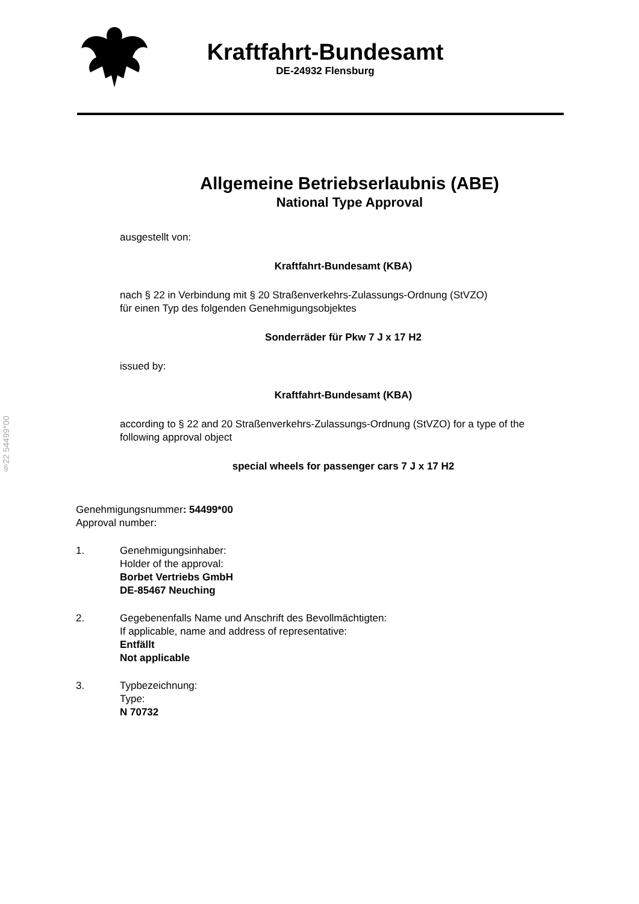Kraftfahrt-Bundesamt
DE-24932 Flensburg
§22 54499*00
Allgemeine Betriebserlaubnis (ABE)
National Type Approval
ausgestellt von:
Kraftfahrt-Bundesamt (KBA)
nach § 22 in Verbindung mit § 20 Straßenverkehrs-Zulassungs-Ordnung (StVZO)
für einen Typ des folgenden Genehmigungsobjektes
Sonderräder für Pkw 7 J x 17 H2
issued by:
Kraftfahrt-Bundesamt (KBA)
according to § 22 and 20 Straßenverkehrs-Zulassungs-Ordnung (StVZO) for a type of the following approval object
special wheels for passenger cars 7 J x 17 H2
Genehmigungsnummer: 54499*00
Approval number:
1. Genehmigungsinhaber:
Holder of the approval:
Borbet Vertriebs GmbH
DE-85467 Neuching
2. Gegebenenfalls Name und Anschrift des Bevollmächtigten:
If applicable, name and address of representative:
Entfällt
Not applicable
3. Typbezeichnung:
Type:
N 70732